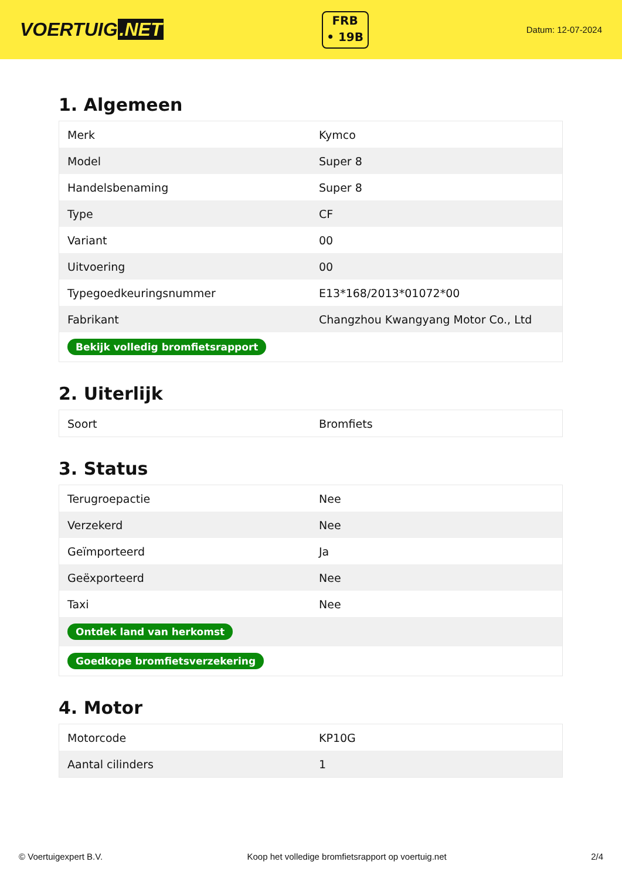VOERTUIG.NET
FRB
• 19B
Datum: 12-07-2024
1. Algemeen
| Merk | Kymco |
| Model | Super 8 |
| Handelsbenaming | Super 8 |
| Type | CF |
| Variant | 00 |
| Uitvoering | 00 |
| Typegoedkeuringsnummer | E13*168/2013*01072*00 |
| Fabrikant | Changzhou Kwangyang Motor Co., Ltd |
| Bekijk volledig bromfietsrapport | |
2. Uiterlijk
| Soort | Bromfiets |
3. Status
| Terugroepactie | Nee |
| Verzekerd | Nee |
| Geïmporteerd | Ja |
| Geëxporteerd | Nee |
| Taxi | Nee |
| Ontdek land van herkomst | |
| Goedkope bromfietsverzekering | |
4. Motor
| Motorcode | KP10G |
| Aantal cilinders | 1 |
© Voertuigexpert B.V. Koop het volledige bromfietsrapport op voertuig.net 2/4